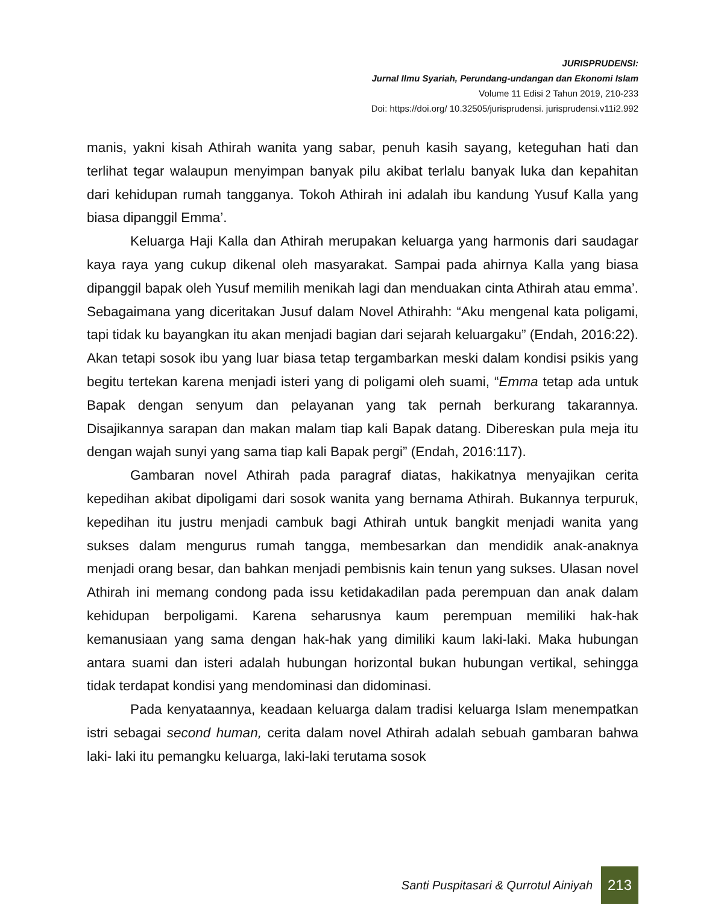JURISPRUDENSI:
Jurnal Ilmu Syariah, Perundang-undangan dan Ekonomi Islam
Volume 11 Edisi 2 Tahun 2019, 210-233
Doi: https://doi.org/ 10.32505/jurisprudensi. jurisprudensi.v11i2.992
manis, yakni kisah Athirah wanita yang sabar, penuh kasih sayang, keteguhan hati dan terlihat tegar walaupun menyimpan banyak pilu akibat terlalu banyak luka dan kepahitan dari kehidupan rumah tangganya. Tokoh Athirah ini adalah ibu kandung Yusuf Kalla yang biasa dipanggil Emma’.
Keluarga Haji Kalla dan Athirah merupakan keluarga yang harmonis dari saudagar kaya raya yang cukup dikenal oleh masyarakat. Sampai pada ahirnya Kalla yang biasa dipanggil bapak oleh Yusuf memilih menikah lagi dan menduakan cinta Athirah atau emma’. Sebagaimana yang diceritakan Jusuf dalam Novel Athirahh: “Aku mengenal kata poligami, tapi tidak ku bayangkan itu akan menjadi bagian dari sejarah keluargaku” (Endah, 2016:22). Akan tetapi sosok ibu yang luar biasa tetap tergambarkan meski dalam kondisi psikis yang begitu tertekan karena menjadi isteri yang di poligami oleh suami, “Emma tetap ada untuk Bapak dengan senyum dan pelayanan yang tak pernah berkurang takarannya. Disajikannya sarapan dan makan malam tiap kali Bapak datang. Dibereskan pula meja itu dengan wajah sunyi yang sama tiap kali Bapak pergi” (Endah, 2016:117).
Gambaran novel Athirah pada paragraf diatas, hakikatnya menyajikan cerita kepedihan akibat dipoligami dari sosok wanita yang bernama Athirah. Bukannya terpuruk, kepedihan itu justru menjadi cambuk bagi Athirah untuk bangkit menjadi wanita yang sukses dalam mengurus rumah tangga, membesarkan dan mendidik anak-anaknya menjadi orang besar, dan bahkan menjadi pembisnis kain tenun yang sukses. Ulasan novel Athirah ini memang condong pada issu ketidakadilan pada perempuan dan anak dalam kehidupan berpoligami. Karena seharusnya kaum perempuan memiliki hak-hak kemanusiaan yang sama dengan hak-hak yang dimiliki kaum laki-laki. Maka hubungan antara suami dan isteri adalah hubungan horizontal bukan hubungan vertikal, sehingga tidak terdapat kondisi yang mendominasi dan didominasi.
Pada kenyataannya, keadaan keluarga dalam tradisi keluarga Islam menempatkan istri sebagai second human, cerita dalam novel Athirah adalah sebuah gambaran bahwa laki- laki itu pemangku keluarga, laki-laki terutama sosok
Santi Puspitasari & Qurrotul Ainiyah 213